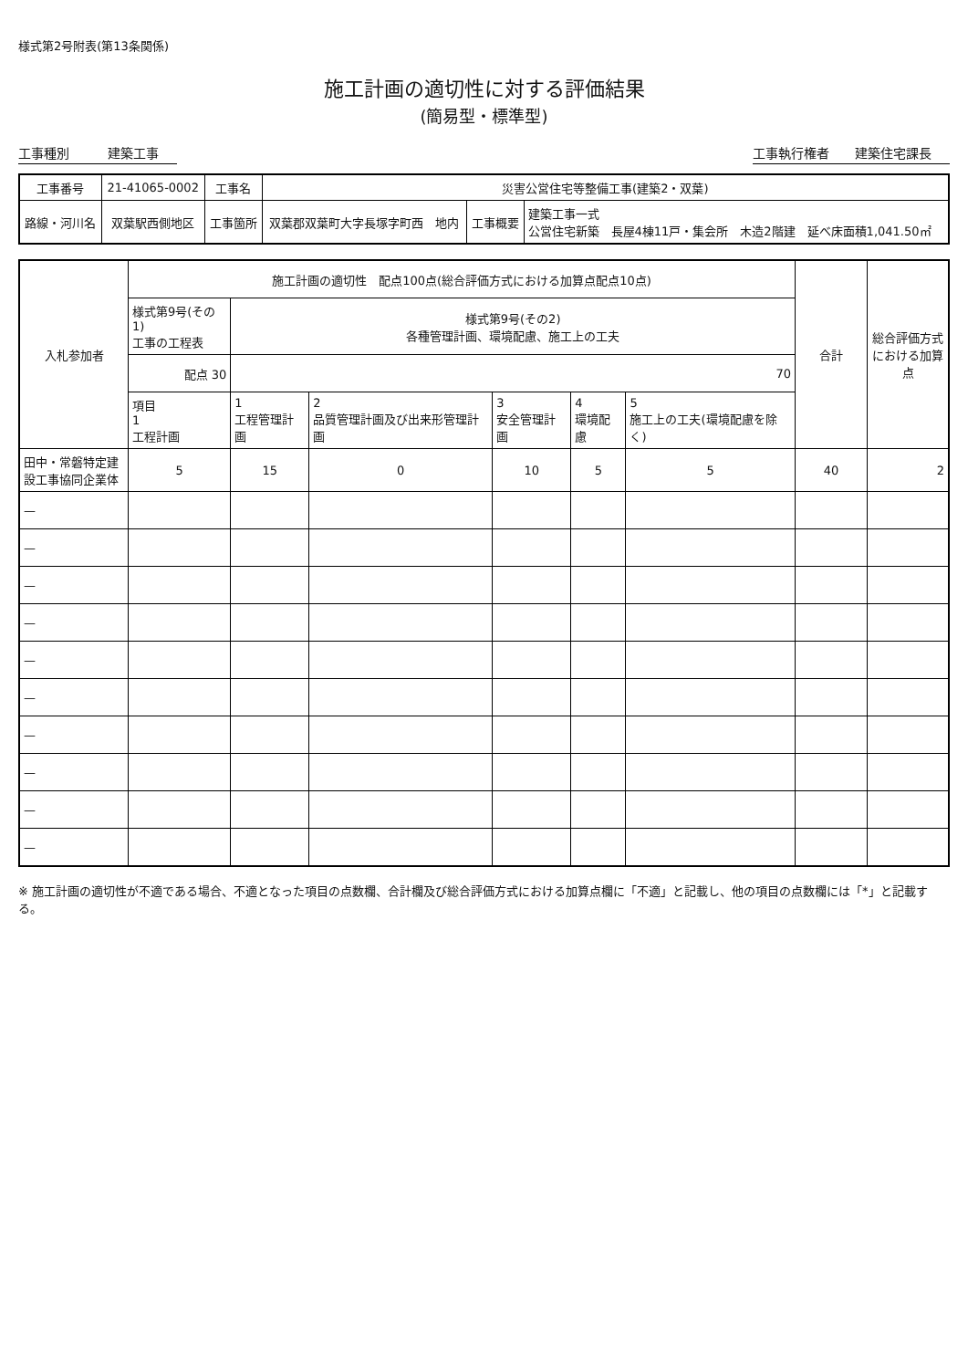様式第2号附表(第13条関係)
施工計画の適切性に対する評価結果
(簡易型・標準型)
工事種別　　　建築工事 工事執行権者　　建築住宅課長
| 工事番号 | 21-41065-0002 | 工事名 | 災害公営住宅等整備工事(建築2・双葉) | | |
| 路線・河川名 | 双葉駅西側地区 | 工事箇所 | 双葉郡双葉町大字長塚字町西 地内 | 工事概要 | 建築工事一式 公営住宅新築 長屋4棟11戸・集会所 木造2階建 延べ床面積1,041.50㎡ |
| 入札参加者 | 施工計画の適切性 配点100点(総合評価方式における加算点配点10点) | | | | | | 合計 | 総合評価方式における加算点 |
| --- | --- | --- | --- | --- | --- | --- | --- | --- |
| | 様式第9号(その1) 工事の工程表 | 様式第9号(その2) 各種管理計画、環境配慮、施工上の工夫 | | | | | | |
| | 配点 30 | 70 | | | | | | |
| | 項目 1 工程計画 | 1 工程管理計画 | 2 品質管理計画及び出来形管理計画 | 3 安全管理計画 | 4 環境配慮 | 5 施工上の工夫(環境配慮を除く) | | |
| 田中・常磐特定建設工事協同企業体 | 5 | 15 | 0 | 10 | 5 | 5 | 40 | 2 |
| — | | | | | | | | |
| — | | | | | | | | |
| — | | | | | | | | |
| — | | | | | | | | |
| — | | | | | | | | |
| — | | | | | | | | |
| — | | | | | | | | |
| — | | | | | | | | |
| — | | | | | | | | |
| — | | | | | | | | |
※ 施工計画の適切性が不適である場合、不適となった項目の点数欄、合計欄及び総合評価方式における加算点欄に「不適」と記載し、他の項目の点数欄には「*」と記載する。